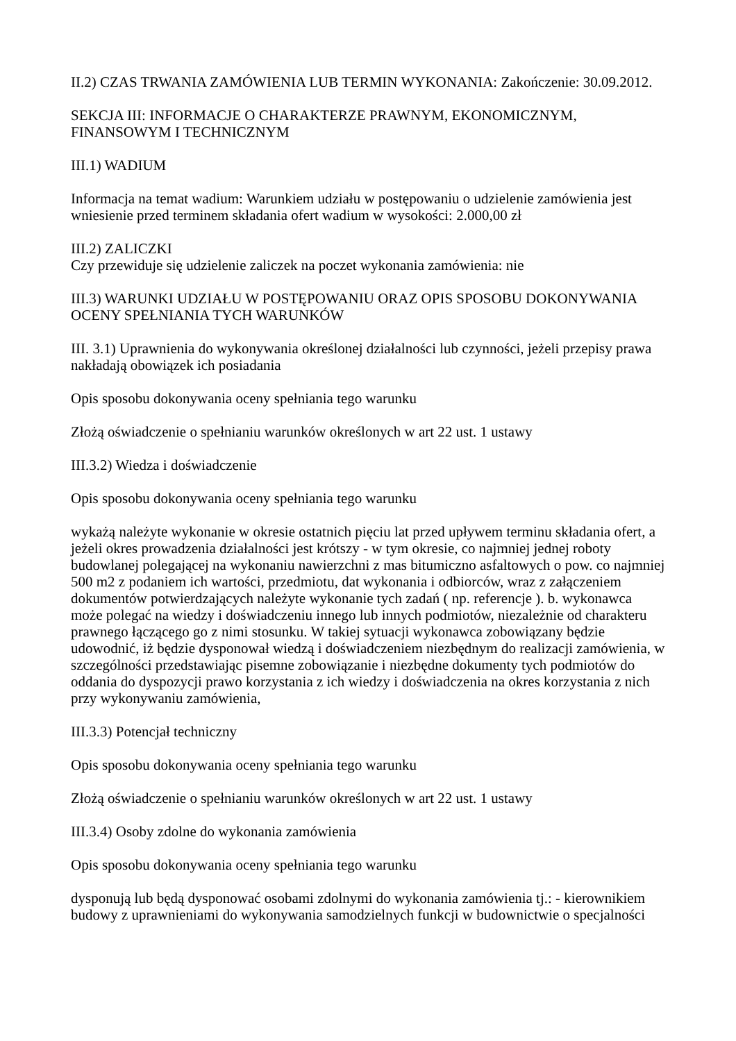II.2) CZAS TRWANIA ZAMÓWIENIA LUB TERMIN WYKONANIA: Zakończenie: 30.09.2012.
SEKCJA III: INFORMACJE O CHARAKTERZE PRAWNYM, EKONOMICZNYM, FINANSOWYM I TECHNICZNYM
III.1) WADIUM
Informacja na temat wadium: Warunkiem udziału w postępowaniu o udzielenie zamówienia jest wniesienie przed terminem składania ofert wadium w wysokości: 2.000,00 zł
III.2) ZALICZKI
Czy przewiduje się udzielenie zaliczek na poczet wykonania zamówienia: nie
III.3) WARUNKI UDZIAŁU W POSTĘPOWANIU ORAZ OPIS SPOSOBU DOKONYWANIA OCENY SPEŁNIANIA TYCH WARUNKÓW
III. 3.1) Uprawnienia do wykonywania określonej działalności lub czynności, jeżeli przepisy prawa nakładają obowiązek ich posiadania
Opis sposobu dokonywania oceny spełniania tego warunku
Złożą oświadczenie o spełnianiu warunków określonych w art 22 ust. 1 ustawy
III.3.2) Wiedza i doświadczenie
Opis sposobu dokonywania oceny spełniania tego warunku
wykażą należyte wykonanie w okresie ostatnich pięciu lat przed upływem terminu składania ofert, a jeżeli okres prowadzenia działalności jest krótszy - w tym okresie, co najmniej jednej roboty budowlanej polegającej na wykonaniu nawierzchni z mas bitumiczno asfaltowych o pow. co najmniej 500 m2 z podaniem ich wartości, przedmiotu, dat wykonania i odbiorców, wraz z załączeniem dokumentów potwierdzających należyte wykonanie tych zadań ( np. referencje ). b. wykonawca może polegać na wiedzy i doświadczeniu innego lub innych podmiotów, niezależnie od charakteru prawnego łączącego go z nimi stosunku. W takiej sytuacji wykonawca zobowiązany będzie udowodnić, iż będzie dysponował wiedzą i doświadczeniem niezbędnym do realizacji zamówienia, w szczególności przedstawiając pisemne zobowiązanie i niezbędne dokumenty tych podmiotów do oddania do dyspozycji prawo korzystania z ich wiedzy i doświadczenia na okres korzystania z nich przy wykonywaniu zamówienia,
III.3.3) Potencjał techniczny
Opis sposobu dokonywania oceny spełniania tego warunku
Złożą oświadczenie o spełnianiu warunków określonych w art 22 ust. 1 ustawy
III.3.4) Osoby zdolne do wykonania zamówienia
Opis sposobu dokonywania oceny spełniania tego warunku
dysponują lub będą dysponować osobami zdolnymi do wykonania zamówienia tj.: - kierownikiem budowy z uprawnieniami do wykonywania samodzielnych funkcji w budownictwie o specjalności